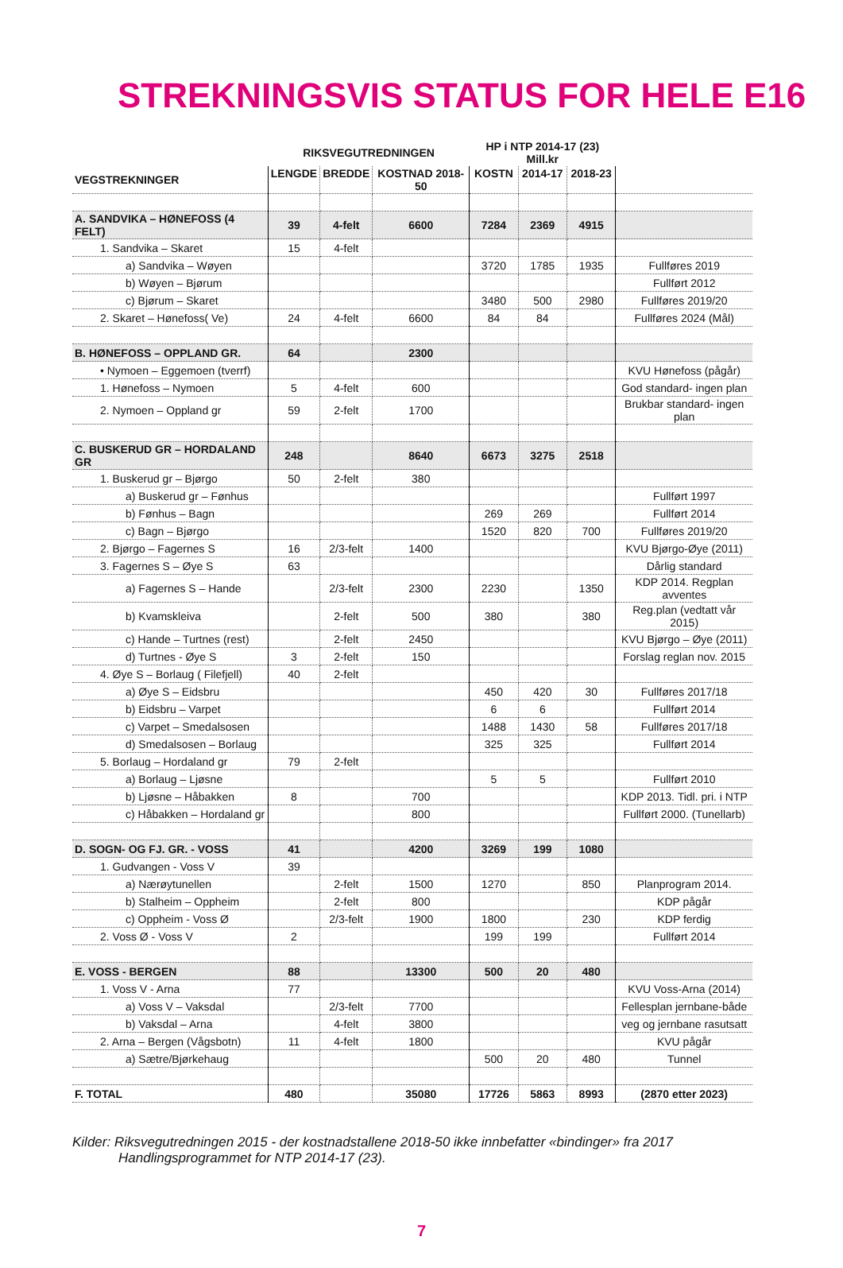STREKNINGSVIS STATUS FOR HELE E16
| | RIKSVEGUTREDNINGEN | | | HP i NTP 2014-17 (23) Mill.kr | | | |
| VEGSTREKNINGER | LENGDE | BREDDE | KOSTNAD 2018-50 | KOSTN | 2014-17 | 2018-23 | |
| A. SANDVIKA – HØNEFOSS (4 FELT) | 39 | 4-felt | 6600 | 7284 | 2369 | 4915 | |
| 1. Sandvika – Skaret | 15 | 4-felt | | | | | |
| a) Sandvika – Wøyen | | | | 3720 | 1785 | 1935 | Fullføres 2019 |
| b) Wøyen – Bjørum | | | | | | | Fullført 2012 |
| c) Bjørum – Skaret | | | | 3480 | 500 | 2980 | Fullføres 2019/20 |
| 2. Skaret – Hønefoss( Ve) | 24 | 4-felt | 6600 | 84 | 84 | | Fullføres 2024 (Mål) |
| B. HØNEFOSS – OPPLAND GR. | 64 | | 2300 | | | | |
| • Nymoen – Eggemoen (tverrf) | | | | | | | KVU Hønefoss (pågår) |
| 1. Hønefoss – Nymoen | 5 | 4-felt | 600 | | | | God standard- ingen plan |
| 2. Nymoen – Oppland gr | 59 | 2-felt | 1700 | | | | Brukbar standard- ingen plan |
| C. BUSKERUD GR – HORDALAND GR | 248 | | 8640 | 6673 | 3275 | 2518 | |
| 1. Buskerud gr – Bjørgo | 50 | 2-felt | 380 | | | | |
| a) Buskerud gr – Fønhus | | | | | | | Fullført 1997 |
| b) Fønhus – Bagn | | | | 269 | 269 | | Fullført 2014 |
| c) Bagn – Bjørgo | | | | 1520 | 820 | 700 | Fullføres 2019/20 |
| 2. Bjørgo – Fagernes S | 16 | 2/3-felt | 1400 | | | | KVU Bjørgo-Øye (2011) |
| 3. Fagernes S – Øye S | 63 | | | | | | Dårlig standard |
| a) Fagernes S – Hande | | 2/3-felt | 2300 | 2230 | | 1350 | KDP 2014. Regplan avventes |
| b) Kvamskleiva | | 2-felt | 500 | 380 | | 380 | Reg.plan (vedtatt vår 2015) |
| c) Hande – Turtnes (rest) | | 2-felt | 2450 | | | | KVU Bjørgo – Øye (2011) |
| d) Turtnes - Øye S | 3 | 2-felt | 150 | | | | Forslag reglan nov. 2015 |
| 4. Øye S – Borlaug ( Filefjell) | 40 | 2-felt | | | | | |
| a) Øye S – Eidsbru | | | | 450 | 420 | 30 | Fullføres 2017/18 |
| b) Eidsbru – Varpet | | | | 6 | 6 | | Fullført 2014 |
| c) Varpet – Smedalsosen | | | | 1488 | 1430 | 58 | Fullføres 2017/18 |
| d) Smedalsosen – Borlaug | | | | 325 | 325 | | Fullført 2014 |
| 5. Borlaug – Hordaland gr | 79 | 2-felt | | | | | |
| a) Borlaug – Ljøsne | | | | 5 | 5 | | Fullført 2010 |
| b) Ljøsne – Håbakken | 8 | | 700 | | | | KDP 2013. Tidl. pri. i NTP |
| c) Håbakken – Hordaland gr | | | 800 | | | | Fullført 2000. (Tunellarb) |
| D. SOGN- OG FJ. GR. - VOSS | 41 | | 4200 | 3269 | 199 | 1080 | |
| 1. Gudvangen - Voss V | 39 | | | | | | |
| a) Nærøytunellen | | 2-felt | 1500 | 1270 | | 850 | Planprogram 2014. |
| b) Stalheim – Oppheim | | 2-felt | 800 | | | | KDP pågår |
| c) Oppheim - Voss Ø | | 2/3-felt | 1900 | 1800 | | 230 | KDP ferdig |
| 2. Voss Ø - Voss V | 2 | | | 199 | 199 | | Fullført 2014 |
| E. VOSS - BERGEN | 88 | | 13300 | 500 | 20 | 480 | |
| 1. Voss V - Arna | 77 | | | | | | KVU Voss-Arna (2014) |
| a) Voss V – Vaksdal | | 2/3-felt | 7700 | | | | Fellesplan jernbane-både |
| b) Vaksdal – Arna | | 4-felt | 3800 | | | | veg og jernbane rasutsatt |
| 2. Arna – Bergen (Vågsbotn) | 11 | 4-felt | 1800 | | | | KVU pågår |
| a) Sætre/Bjørkehaug | | | | 500 | 20 | 480 | Tunnel |
| F. TOTAL | 480 | | 35080 | 17726 | 5863 | 8993 | (2870 etter 2023) |
Kilder: Riksvegutredningen 2015 - der kostnadstallene 2018-50 ikke innbefatter «bindinger» fra 2017
Handlingsprogrammet for NTP 2014-17 (23).
7